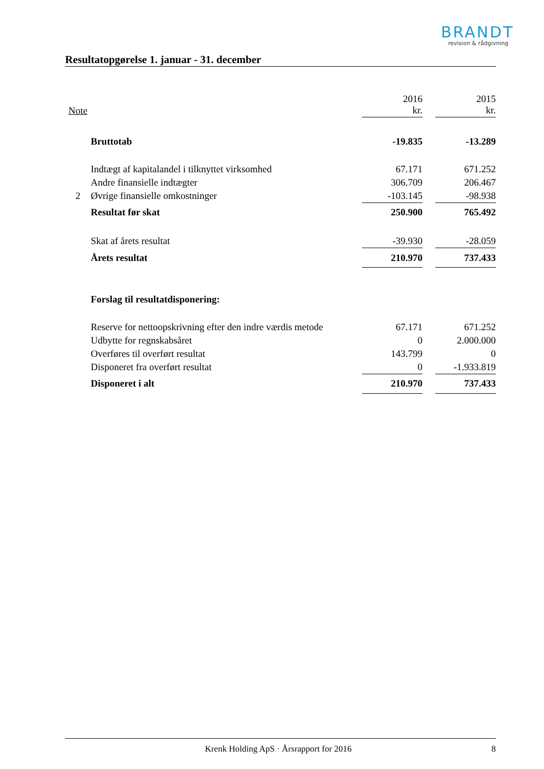BRANDT
revision & rådgivning
Resultatopgørelse 1. januar - 31. december
| Note | | 2016 kr. | | 2015 kr. |
| --- | --- | --- | --- | --- |
| | Bruttotab | -19.835 | | -13.289 |
| | Indtægt af kapitalandel i tilknyttet virksomhed | 67.171 | | 671.252 |
| | Andre finansielle indtægter | 306.709 | | 206.467 |
| 2 | Øvrige finansielle omkostninger | -103.145 | | -98.938 |
| | Resultat før skat | 250.900 | | 765.492 |
| | Skat af årets resultat | -39.930 | | -28.059 |
| | Årets resultat | 210.970 | | 737.433 |
| | Forslag til resultatdisponering: | | | |
| | Reserve for nettoopskrivning efter den indre værdis metode | 67.171 | | 671.252 |
| | Udbytte for regnskabsåret | 0 | | 2.000.000 |
| | Overføres til overført resultat | 143.799 | | 0 |
| | Disponeret fra overført resultat | 0 | | -1.933.819 |
| | Disponeret i alt | 210.970 | | 737.433 |
Krenk Holding ApS · Årsrapport for 2016 8